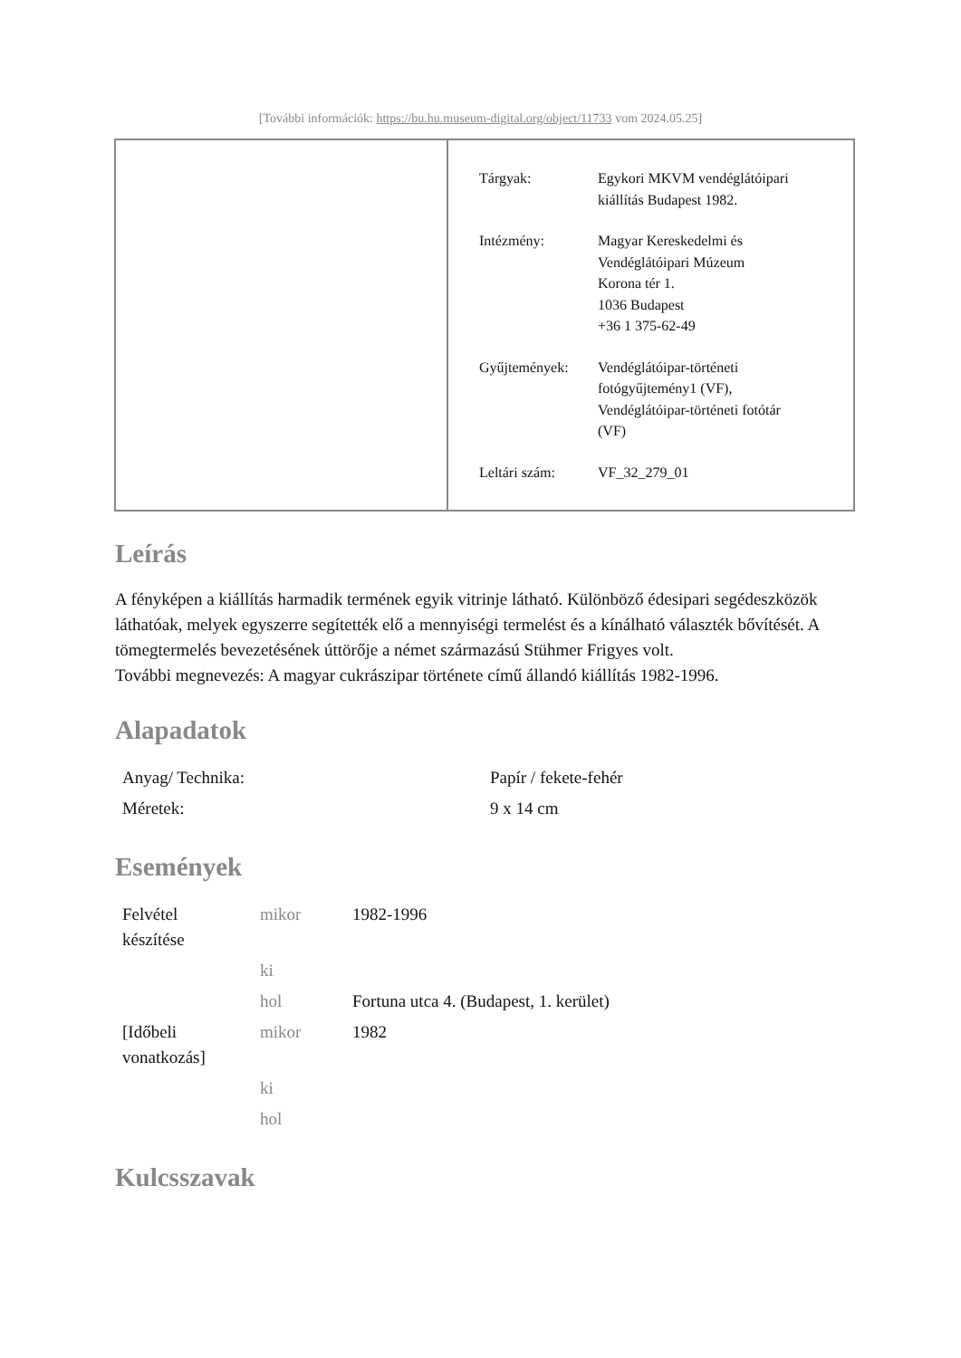[További információk: https://bu.hu.museum-digital.org/object/11733 vom 2024.05.25]
| Tárgyak: | Egykori MKVM vendéglátóipari kiállítás Budapest 1982. |
| Intézmény: | Magyar Kereskedelmi és Vendéglátóipari Múzeum Korona tér 1. 1036 Budapest +36 1 375-62-49 |
| Gyűjtemények: | Vendéglátóipar-történeti fotógyűjtemény1 (VF), Vendéglátóipar-történeti fotótár (VF) |
| Leltári szám: | VF_32_279_01 |
Leírás
A fényképen a kiállítás harmadik termének egyik vitrinje látható. Különböző édesipari segédeszközök láthatóak, melyek egyszerre segítették elő a mennyiségi termelést és a kínálható választék bővítését. A tömegtermelés bevezetésének úttörője a német származású Stühmer Frigyes volt.
További megnevezés: A magyar cukrászipar története című állandó kiállítás 1982-1996.
Alapadatok
| Anyag/ Technika: | Papír / fekete-fehér |
| Méretek: | 9 x 14 cm |
Események
| Felvétel készítése | mikor | 1982-1996 |
| | ki | |
| | hol | Fortuna utca 4. (Budapest, 1. kerület) |
| [Időbeli vonatkozás] | mikor | 1982 |
| | ki | |
| | hol | |
Kulcsszavak